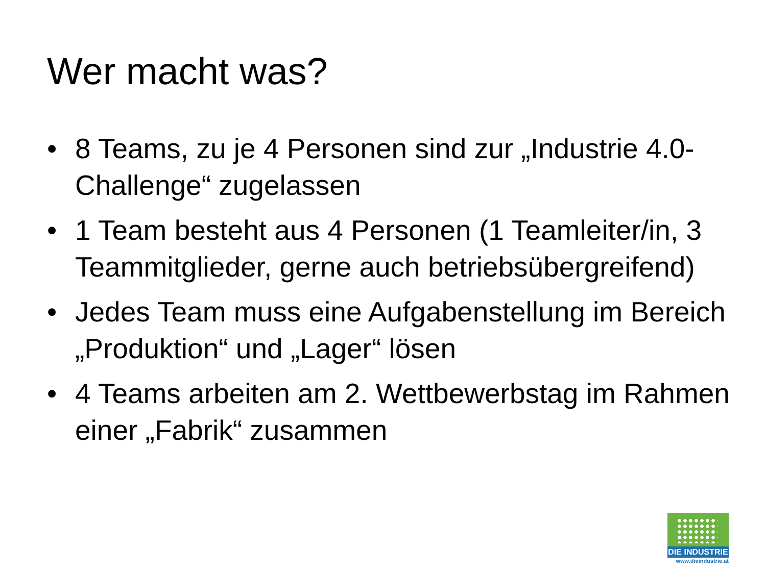Wer macht was?
• 8 Teams, zu je 4 Personen sind zur „Industrie 4.0-Challenge“ zugelassen
• 1 Team besteht aus 4 Personen (1 Teamleiter/in, 3 Teammitglieder, gerne auch betriebsübergreifend)
• Jedes Team muss eine Aufgabenstellung im Bereich „Produktion“ und „Lager“ lösen
• 4 Teams arbeiten am 2. Wettbewerbstag im Rahmen einer „Fabrik“ zusammen
DIE INDUSTRIE
www.dieindustrie.at